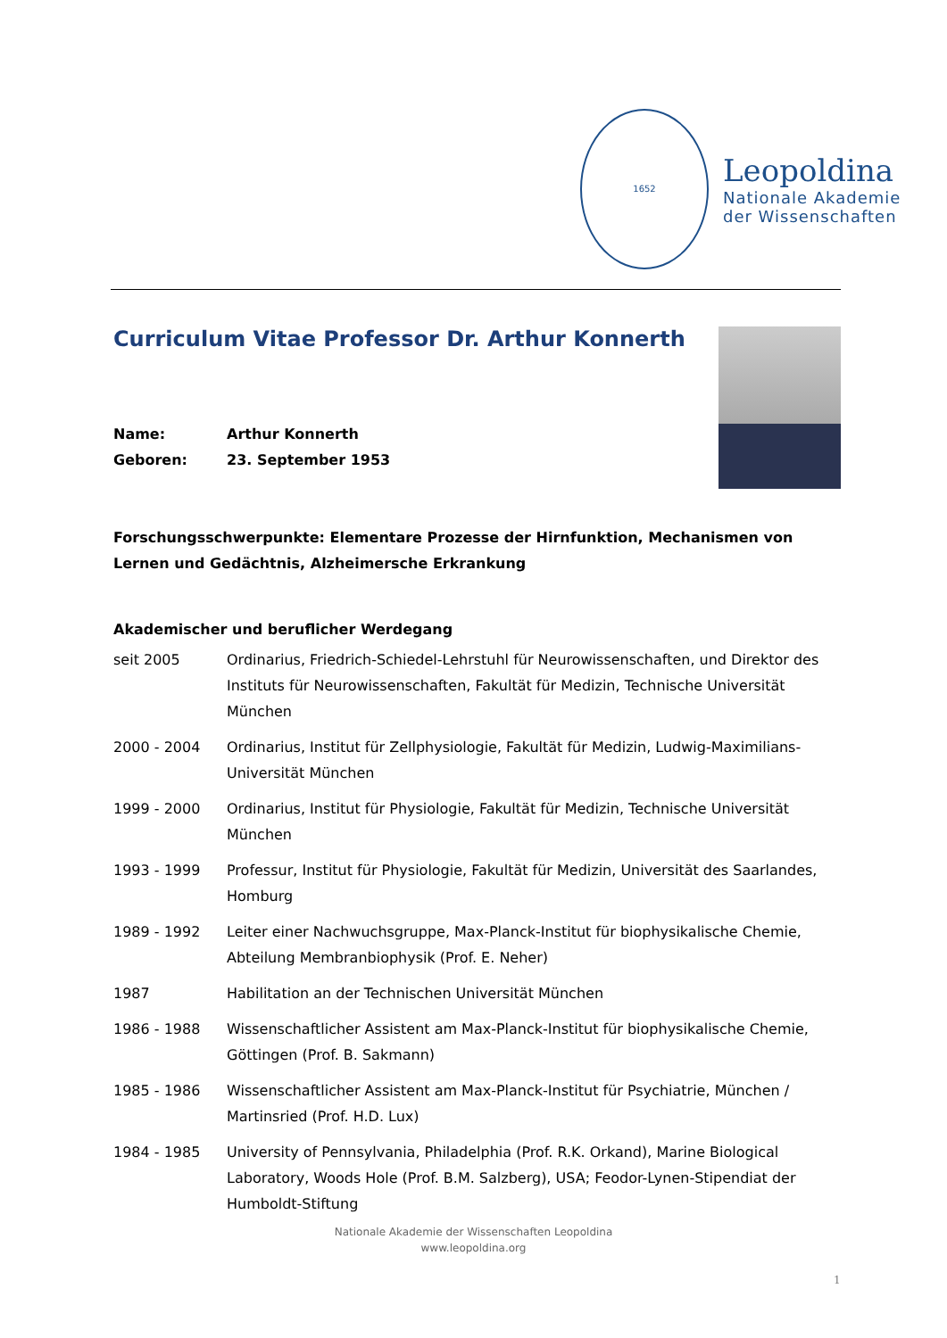1652
Leopoldina
Nationale Akademie
der Wissenschaften
Curriculum Vitae Professor Dr. Arthur Konnerth
Name: Arthur Konnerth
Geboren: 23. September 1953
Forschungsschwerpunkte: Elementare Prozesse der Hirnfunktion, Mechanismen von Lernen und Gedächtnis, Alzheimersche Erkrankung
Akademischer und beruflicher Werdegang
seit 2005 Ordinarius, Friedrich-Schiedel-Lehrstuhl für Neurowissenschaften, und Direktor des Instituts für Neurowissenschaften, Fakultät für Medizin, Technische Universität München
2000 - 2004 Ordinarius, Institut für Zellphysiologie, Fakultät für Medizin, Ludwig-Maximilians-Universität München
1999 - 2000 Ordinarius, Institut für Physiologie, Fakultät für Medizin, Technische Universität München
1993 - 1999 Professur, Institut für Physiologie, Fakultät für Medizin, Universität des Saarlandes, Homburg
1989 - 1992 Leiter einer Nachwuchsgruppe, Max-Planck-Institut für biophysikalische Chemie, Abteilung Membranbiophysik (Prof. E. Neher)
1987 Habilitation an der Technischen Universität München
1986 - 1988 Wissenschaftlicher Assistent am Max-Planck-Institut für biophysikalische Chemie, Göttingen (Prof. B. Sakmann)
1985 - 1986 Wissenschaftlicher Assistent am Max-Planck-Institut für Psychiatrie, München / Martinsried (Prof. H.D. Lux)
1984 - 1985 University of Pennsylvania, Philadelphia (Prof. R.K. Orkand), Marine Biological Laboratory, Woods Hole (Prof. B.M. Salzberg), USA; Feodor-Lynen-Stipendiat der Humboldt-Stiftung
Nationale Akademie der Wissenschaften Leopoldina
www.leopoldina.org
1